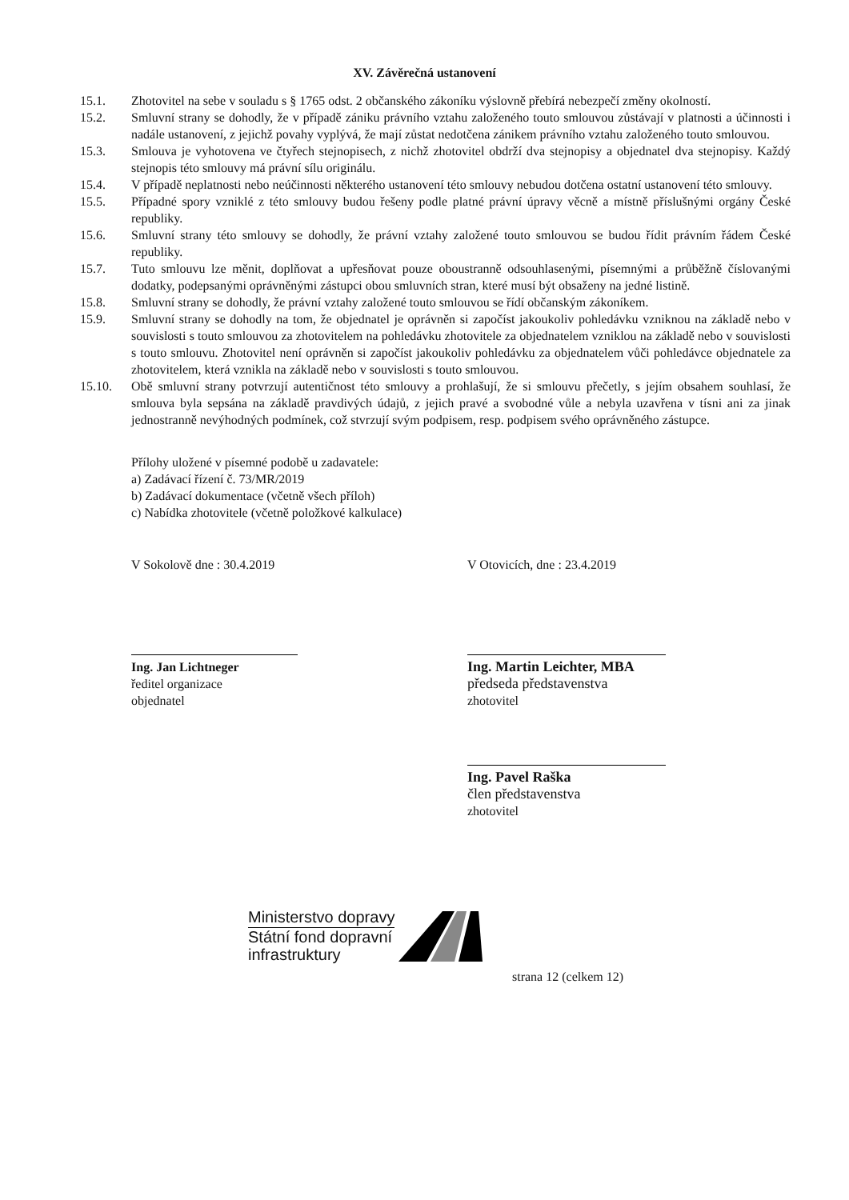XV. Závěrečná ustanovení
15.1. Zhotovitel na sebe v souladu s § 1765 odst. 2 občanského zákoníku výslovně přebírá nebezpečí změny okolností.
15.2. Smluvní strany se dohodly, že v případě zániku právního vztahu založeného touto smlouvou zůstávají v platnosti a účinnosti i nadále ustanovení, z jejichž povahy vyplývá, že mají zůstat nedotčena zánikem právního vztahu založeného touto smlouvou.
15.3. Smlouva je vyhotovena ve čtyřech stejnopisech, z nichž zhotovitel obdrží dva stejnopisy a objednatel dva stejnopisy. Každý stejnopis této smlouvy má právní sílu originálu.
15.4. V případě neplatnosti nebo neúčinnosti některého ustanovení této smlouvy nebudou dotčena ostatní ustanovení této smlouvy.
15.5. Případné spory vzniklé z této smlouvy budou řešeny podle platné právní úpravy věcně a místně příslušnými orgány České republiky.
15.6. Smluvní strany této smlouvy se dohodly, že právní vztahy založené touto smlouvou se budou řídit právním řádem České republiky.
15.7. Tuto smlouvu lze měnit, doplňovat a upřesňovat pouze oboustranně odsouhlasenými, písemnými a průběžně číslovanými dodatky, podepsanými oprávněnými zástupci obou smluvních stran, které musí být obsaženy na jedné listině.
15.8. Smluvní strany se dohodly, že právní vztahy založené touto smlouvou se řídí občanským zákoníkem.
15.9. Smluvní strany se dohodly na tom, že objednatel je oprávněn si započíst jakoukoliv pohledávku vzniknou na základě nebo v souvislosti s touto smlouvou za zhotovitelem na pohledávku zhotovitele za objednatelem vzniklou na základě nebo v souvislosti s touto smlouvu. Zhotovitel není oprávněn si započíst jakoukoliv pohledávku za objednatelem vůči pohledávce objednatele za zhotovitelem, která vznikla na základě nebo v souvislosti s touto smlouvou.
15.10. Obě smluvní strany potvrzují autentičnost této smlouvy a prohlašují, že si smlouvu přečetly, s jejím obsahem souhlasí, že smlouva byla sepsána na základě pravdivých údajů, z jejich pravé a svobodné vůle a nebyla uzavřena v tísni ani za jinak jednostranně nevýhodných podmínek, což stvrzují svým podpisem, resp. podpisem svého oprávněného zástupce.
Přílohy uložené v písemné podobě u zadavatele:
a) Zadávací řízení č. 73/MR/2019
b) Zadávací dokumentace (včetně všech příloh)
c) Nabídka zhotovitele (včetně položkové kalkulace)
V Sokolově dne : 30.4.2019
Ing. Jan Lichtneger
ředitel organizace
objednatel
V Otovicích, dne : 23.4.2019
Ing. Martin Leichter, MBA
předseda představenstva
zhotovitel
Ing. Pavel Raška
člen představenstva
zhotovitel
Ministerstvo dopravy
Státní fond dopravní
infrastruktury
strana 12 (celkem 12)